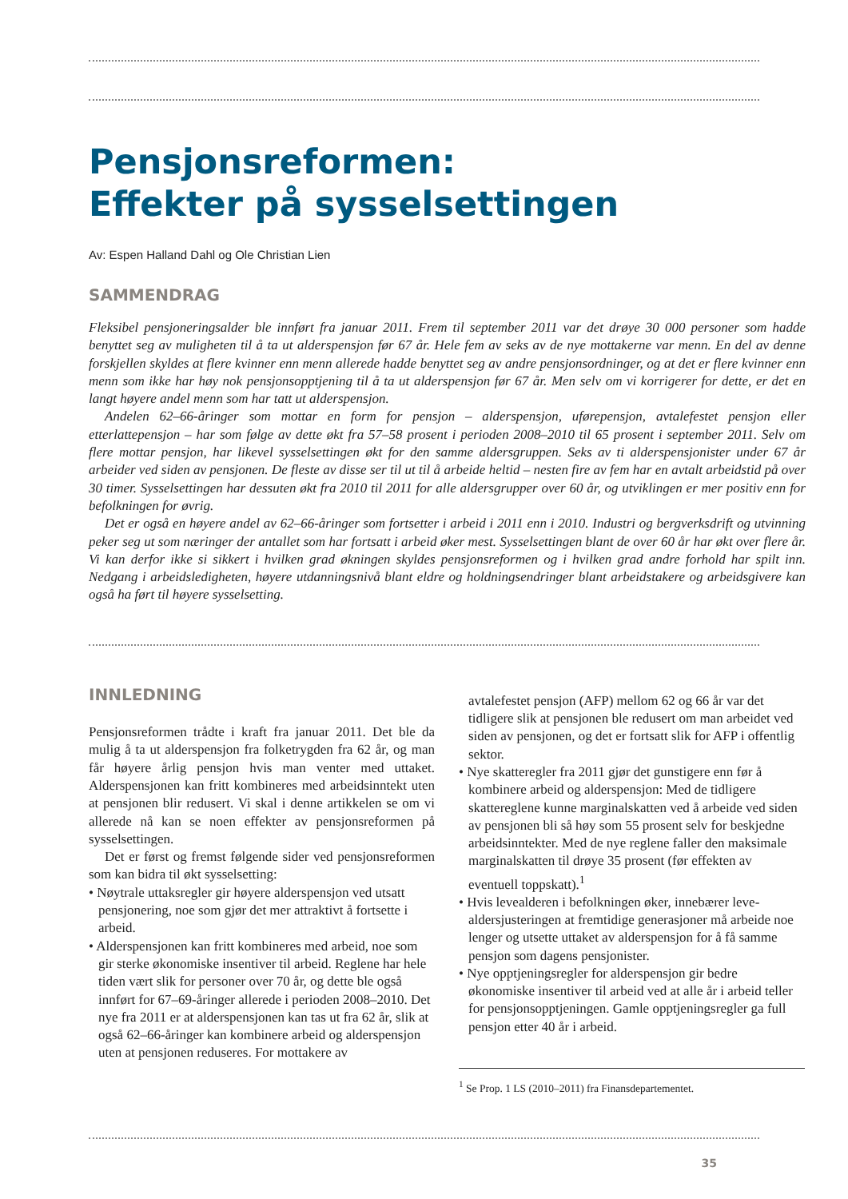Pensjonsreformen:
Effekter på sysselsettingen
Av: Espen Halland Dahl og Ole Christian Lien
SAMMENDRAG
Fleksibel pensjoneringsalder ble innført fra januar 2011. Frem til september 2011 var det drøye 30 000 personer som hadde benyttet seg av muligheten til å ta ut alderspensjon før 67 år. Hele fem av seks av de nye mottakerne var menn. En del av denne forskjellen skyldes at flere kvinner enn menn allerede hadde benyttet seg av andre pensjonsordninger, og at det er flere kvinner enn menn som ikke har høy nok pensjonsopptjening til å ta ut alderspensjon før 67 år. Men selv om vi korrigerer for dette, er det en langt høyere andel menn som har tatt ut alderspensjon.
Andelen 62–66-åringer som mottar en form for pensjon – alderspensjon, uførepensjon, avtalefestet pensjon eller etterlattepensjon – har som følge av dette økt fra 57–58 prosent i perioden 2008–2010 til 65 prosent i september 2011. Selv om flere mottar pensjon, har likevel sysselsettingen økt for den samme aldersgruppen. Seks av ti alderspensjonister under 67 år arbeider ved siden av pensjonen. De fleste av disse ser til ut til å arbeide heltid – nesten fire av fem har en avtalt arbeidstid på over 30 timer. Sysselsettingen har dessuten økt fra 2010 til 2011 for alle aldersgrupper over 60 år, og utviklingen er mer positiv enn for befolkningen for øvrig.
Det er også en høyere andel av 62–66-åringer som fortsetter i arbeid i 2011 enn i 2010. Industri og bergverksdrift og utvinning peker seg ut som næringer der antallet som har fortsatt i arbeid øker mest. Sysselsettingen blant de over 60 år har økt over flere år. Vi kan derfor ikke si sikkert i hvilken grad økningen skyldes pensjonsreformen og i hvilken grad andre forhold har spilt inn. Nedgang i arbeidsledigheten, høyere utdanningsnivå blant eldre og holdningsendringer blant arbeidstakere og arbeidsgivere kan også ha ført til høyere sysselsetting.
INNLEDNING
Pensjonsreformen trådte i kraft fra januar 2011. Det ble da mulig å ta ut alderspensjon fra folketrygden fra 62 år, og man får høyere årlig pensjon hvis man venter med uttaket. Alderspensjonen kan fritt kombineres med arbeidsinntekt uten at pensjonen blir redusert. Vi skal i denne artikkelen se om vi allerede nå kan se noen effekter av pensjons­reformen på sysselsettingen.
Det er først og fremst følgende sider ved pensjons­reformen som kan bidra til økt sysselsetting:
• Nøytrale uttaksregler gir høyere alderspensjon ved utsatt pensjonering, noe som gjør det mer attraktivt å fortsette i arbeid.
• Alderspensjonen kan fritt kombineres med arbeid, noe som gir sterke økonomiske insentiver til arbeid. Reglene har hele tiden vært slik for personer over 70 år, og dette ble også innført for 67–69-åringer allerede i perioden 2008–2010. Det nye fra 2011 er at alders­pensjonen kan tas ut fra 62 år, slik at også 62–66-åringer kan kombinere arbeid og alderspensjon uten at pensjonen reduseres. For mottakere av
avtalefestet pensjon (AFP) mellom 62 og 66 år var det tidligere slik at pensjonen ble redusert om man arbeidet ved siden av pensjonen, og det er fortsatt slik for AFP i offentlig sektor.
• Nye skatteregler fra 2011 gjør det gunstigere enn før å kombinere arbeid og alderspensjon: Med de tidligere skattereglene kunne marginalskatten ved å arbeide ved siden av pensjonen bli så høy som 55 prosent selv for beskjedne arbeidsinntekter. Med de nye reglene faller den maksimale marginalskatten til drøye 35 prosent (før effekten av eventuell toppskatt).<sup>1</sup>
• Hvis levealderen i befolkningen øker, innebærer leve­aldersjusteringen at fremtidige generasjoner må arbeide noe lenger og utsette uttaket av alderspensjon for å få samme pensjon som dagens pensjonister.
• Nye opptjeningsregler for alderspensjon gir bedre økonomiske insentiver til arbeid ved at alle år i arbeid teller for pensjonsopptjeningen. Gamle opptjenings­regler ga full pensjon etter 40 år i arbeid.
<sup>1</sup> Se Prop. 1 LS (2010–2011) fra Finansdepartementet.
35